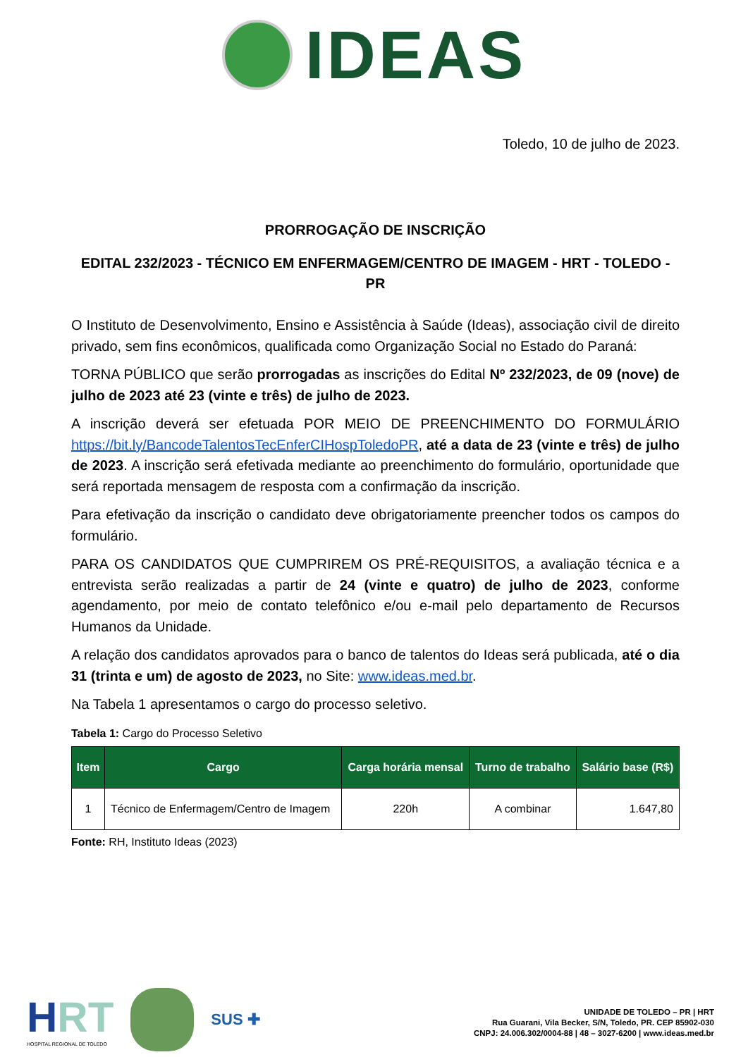IDEAS
Toledo, 10 de julho de 2023.
PRORROGAÇÃO DE INSCRIÇÃO
EDITAL 232/2023 - TÉCNICO EM ENFERMAGEM/CENTRO DE IMAGEM - HRT - TOLEDO - PR
O Instituto de Desenvolvimento, Ensino e Assistência à Saúde (Ideas), associação civil de direito privado, sem fins econômicos, qualificada como Organização Social no Estado do Paraná:
TORNA PÚBLICO que serão prorrogadas as inscrições do Edital Nº 232/2023, de 09 (nove) de julho de 2023 até 23 (vinte e três) de julho de 2023.
A inscrição deverá ser efetuada POR MEIO DE PREENCHIMENTO DO FORMULÁRIO https://bit.ly/BancodeTalentosTecEnferCIHospToledoPR, até a data de 23 (vinte e três) de julho de 2023. A inscrição será efetivada mediante ao preenchimento do formulário, oportunidade que será reportada mensagem de resposta com a confirmação da inscrição.
Para efetivação da inscrição o candidato deve obrigatoriamente preencher todos os campos do formulário.
PARA OS CANDIDATOS QUE CUMPRIREM OS PRÉ-REQUISITOS, a avaliação técnica e a entrevista serão realizadas a partir de 24 (vinte e quatro) de julho de 2023, conforme agendamento, por meio de contato telefônico e/ou e-mail pelo departamento de Recursos Humanos da Unidade.
A relação dos candidatos aprovados para o banco de talentos do Ideas será publicada, até o dia 31 (trinta e um) de agosto de 2023, no Site: www.ideas.med.br.
Na Tabela 1 apresentamos o cargo do processo seletivo.
Tabela 1: Cargo do Processo Seletivo
| Item | Cargo | Carga horária mensal | Turno de trabalho | Salário base (R$) |
| --- | --- | --- | --- | --- |
| 1 | Técnico de Enfermagem/Centro de Imagem | 220h | A combinar | 1.647,80 |
Fonte: RH, Instituto Ideas (2023)
HRT
HOSPITAL REGIONAL DE TOLEDO
SUS ✚
UNIDADE DE TOLEDO – PR | HRT
Rua Guarani, Vila Becker, S/N, Toledo, PR. CEP 85902-030
CNPJ: 24.006.302/0004-88 | 48 – 3027-6200 | www.ideas.med.br